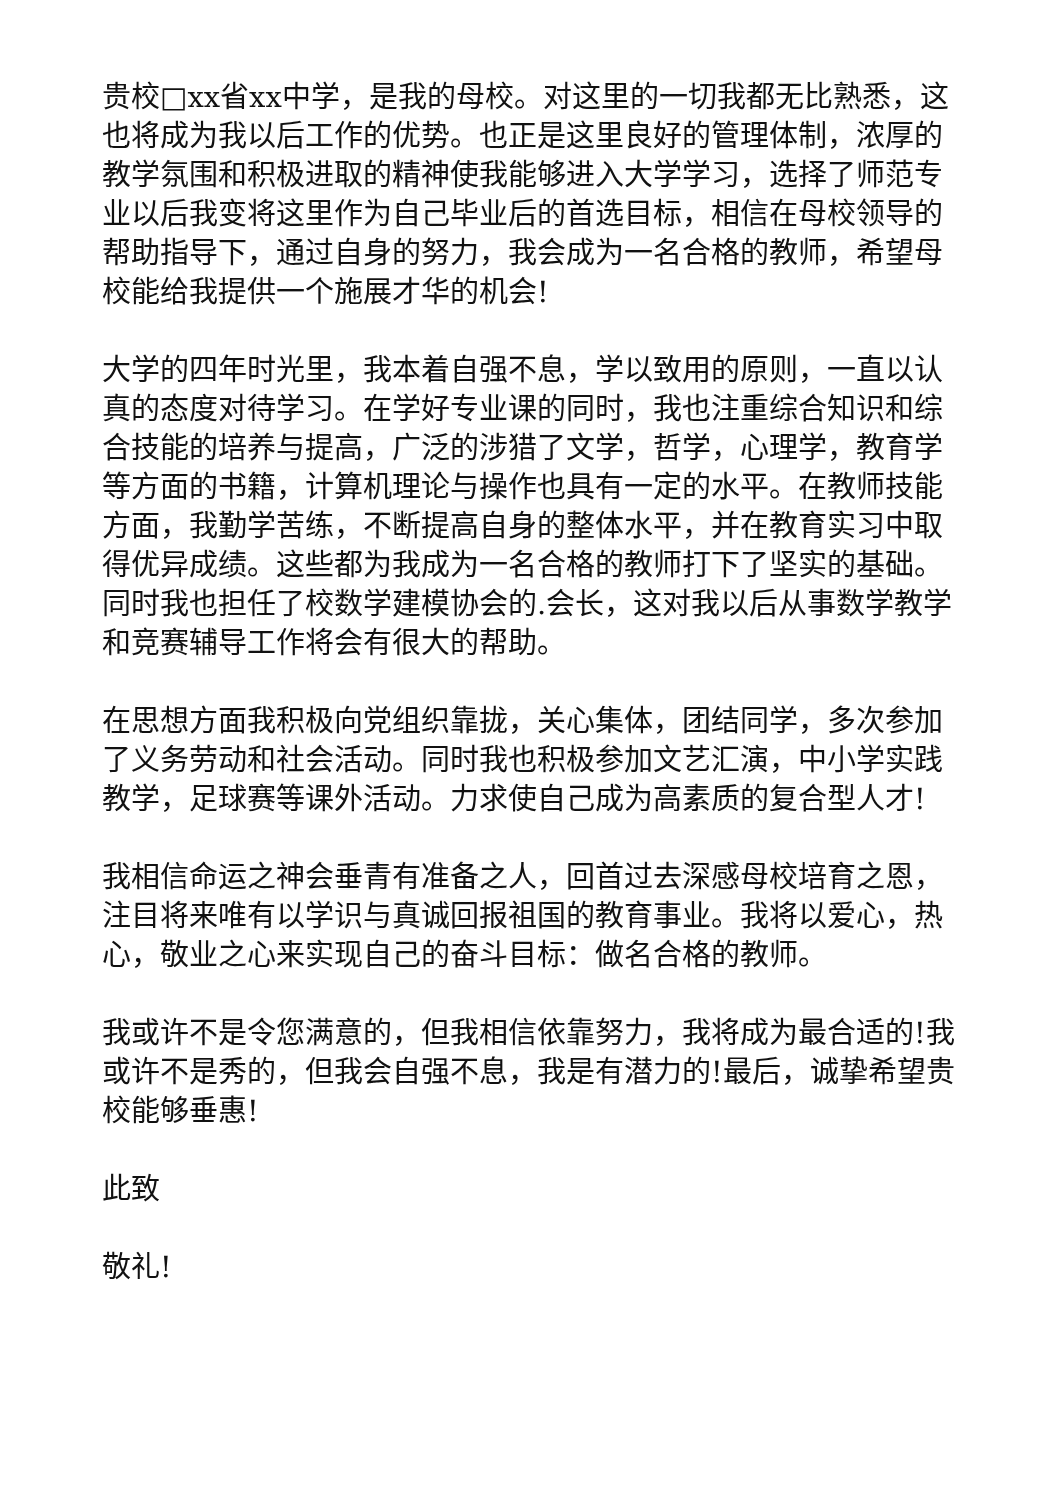贵校□xx省xx中学，是我的母校。对这里的一切我都无比熟悉，这也将成为我以后工作的优势。也正是这里良好的管理体制，浓厚的教学氛围和积极进取的精神使我能够进入大学学习，选择了师范专业以后我变将这里作为自己毕业后的首选目标，相信在母校领导的帮助指导下，通过自身的努力，我会成为一名合格的教师，希望母校能给我提供一个施展才华的机会!
大学的四年时光里，我本着自强不息，学以致用的原则，一直以认真的态度对待学习。在学好专业课的同时，我也注重综合知识和综合技能的培养与提高，广泛的涉猎了文学，哲学，心理学，教育学等方面的书籍，计算机理论与操作也具有一定的水平。在教师技能方面，我勤学苦练，不断提高自身的整体水平，并在教育实习中取得优异成绩。这些都为我成为一名合格的教师打下了坚实的基础。同时我也担任了校数学建模协会的.会长，这对我以后从事数学教学和竞赛辅导工作将会有很大的帮助。
在思想方面我积极向党组织靠拢，关心集体，团结同学，多次参加了义务劳动和社会活动。同时我也积极参加文艺汇演，中小学实践教学，足球赛等课外活动。力求使自己成为高素质的复合型人才!
我相信命运之神会垂青有准备之人，回首过去深感母校培育之恩，注目将来唯有以学识与真诚回报祖国的教育事业。我将以爱心，热心，敬业之心来实现自己的奋斗目标：做名合格的教师。
我或许不是令您满意的，但我相信依靠努力，我将成为最合适的!我或许不是秀的，但我会自强不息，我是有潜力的!最后，诚挚希望贵校能够垂惠!
此致
敬礼!